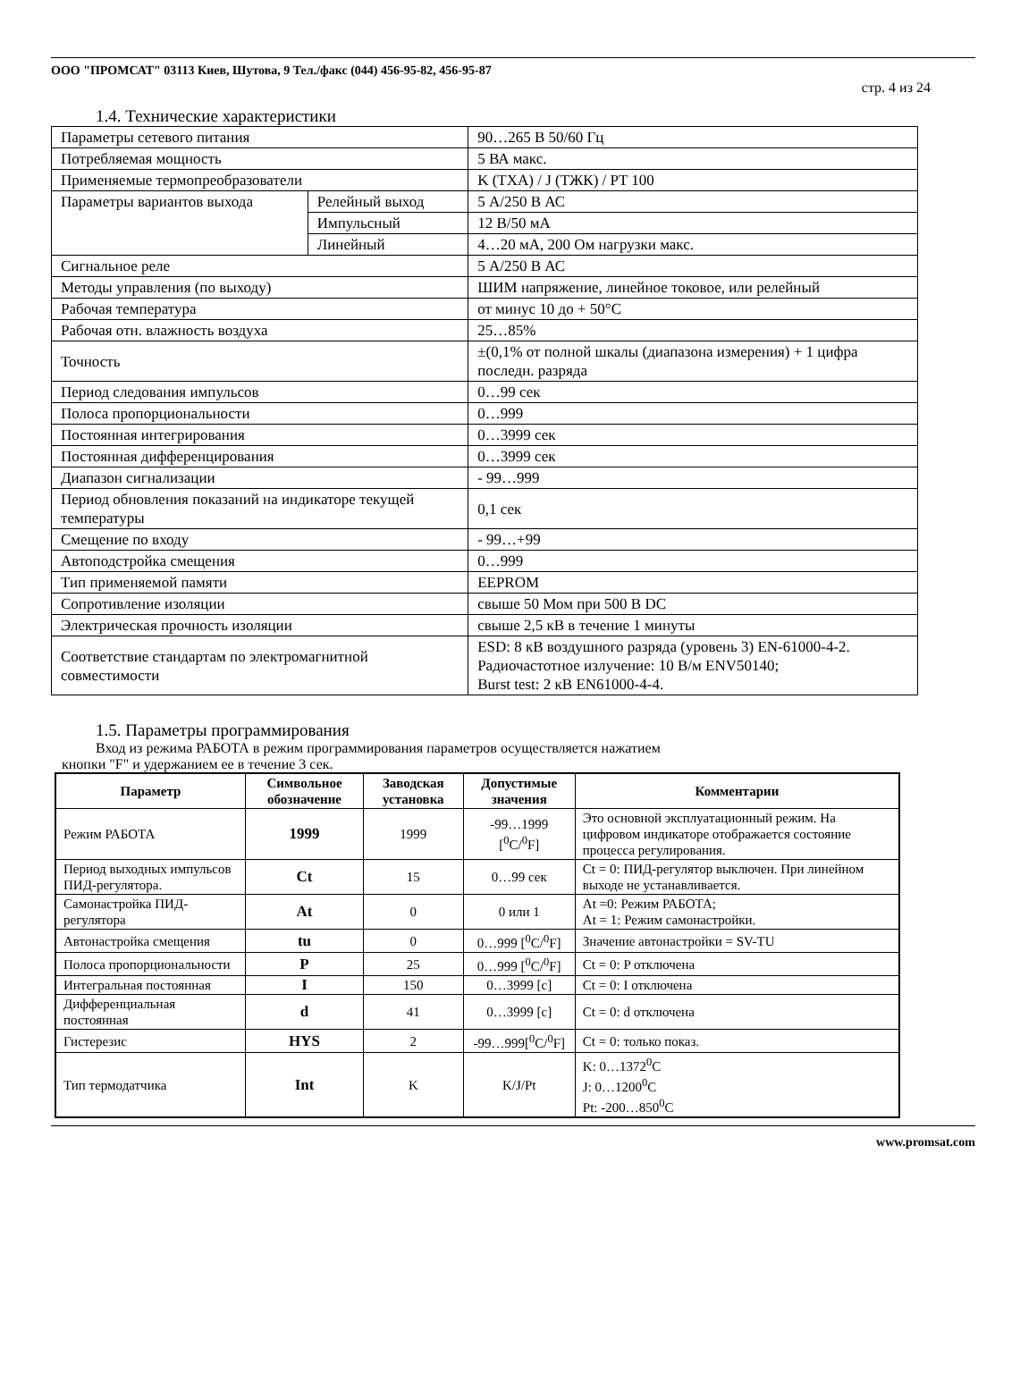ООО "ПРОМСАТ" 03113 Киев, Шутова, 9 Тел./факс (044) 456-95-82, 456-95-87
стр. 4 из 24
1.4. Технические характеристики
| Параметры сетевого питания | | 90…265 В 50/60 Гц |
| Потребляемая мощность | | 5 ВА макс. |
| Применяемые термопреобразователи | | K (ТХА) / J (ТЖК) / PT 100 |
| Параметры вариантов выхода | Релейный выход | 5 А/250 В АС |
| | Импульсный | 12 В/50 мА |
| | Линейный | 4…20 мА, 200 Ом нагрузки макс. |
| Сигнальное реле | | 5 А/250 В АС |
| Методы управления (по выходу) | | ШИМ напряжение, линейное токовое, или релейный |
| Рабочая температура | | от минус 10 до + 50°C |
| Рабочая отн. влажность воздуха | | 25…85% |
| Точность | | ±(0,1% от полной шкалы (диапазона измерения) + 1 цифра последн. разряда |
| Период следования импульсов | | 0…99 сек |
| Полоса пропорциональности | | 0…999 |
| Постоянная интегрирования | | 0…3999 сек |
| Постоянная дифференцирования | | 0…3999 сек |
| Диапазон сигнализации | | - 99…999 |
| Период обновления показаний на индикаторе текущей температуры | | 0,1 сек |
| Смещение по входу | | - 99…+99 |
| Автоподстройка смещения | | 0…999 |
| Тип применяемой памяти | | EEPROM |
| Сопротивление изоляции | | свыше 50 Мом при 500 В DC |
| Электрическая прочность изоляции | | свыше 2,5 кВ в течение 1 минуты |
| Соответствие стандартам по электромагнитной совместимости | | ESD: 8 кВ воздушного разряда (уровень 3) EN-61000-4-2. Радиочастотное излучение: 10 В/м ENV50140; Burst test: 2 кВ EN61000-4-4. |
1.5. Параметры программирования
Вход из режима РАБОТА в режим программирования параметров осуществляется нажатием
кнопки "F" и удержанием ее в течение 3 сек.
| Параметр | Символьное обозначение | Заводская установка | Допустимые значения | Комментарии |
| --- | --- | --- | --- | --- |
| Режим РАБОТА | 1999 | 1999 | -99…1999 [<sup>0</sup>C/<sup>0</sup>F] | Это основной эксплуатационный режим. На цифровом индикаторе отображается состояние процесса регулирования. |
| Период выходных импульсов ПИД-регулятора. | Ct | 15 | 0…99 сек | Ct = 0: ПИД-регулятор выключен. При линейном выходе не устанавливается. |
| Самонастройка ПИД- регулятора | At | 0 | 0 или 1 | At =0: Режим РАБОТА; At = 1: Режим самонастройки. |
| Автонастройка смещения | tu | 0 | 0…999 [<sup>0</sup>C/<sup>0</sup>F] | Значение автонастройки = SV-TU |
| Полоса пропорциональности | P | 25 | 0…999 [<sup>0</sup>C/<sup>0</sup>F] | Ct = 0: P отключена |
| Интегральная постоянная | I | 150 | 0…3999 [c] | Ct = 0: I отключена |
| Дифференциальная постоянная | d | 41 | 0…3999 [c] | Ct = 0: d отключена |
| Гистерезис | HYS | 2 | -99…999[<sup>0</sup>C/<sup>0</sup>F] | Ct = 0: только показ. |
| Тип термодатчика | Int | K | K/J/Pt | K: 0…1372<sup>0</sup>C J: 0…1200<sup>0</sup>C Pt: -200…850<sup>0</sup>C |
www.promsat.com